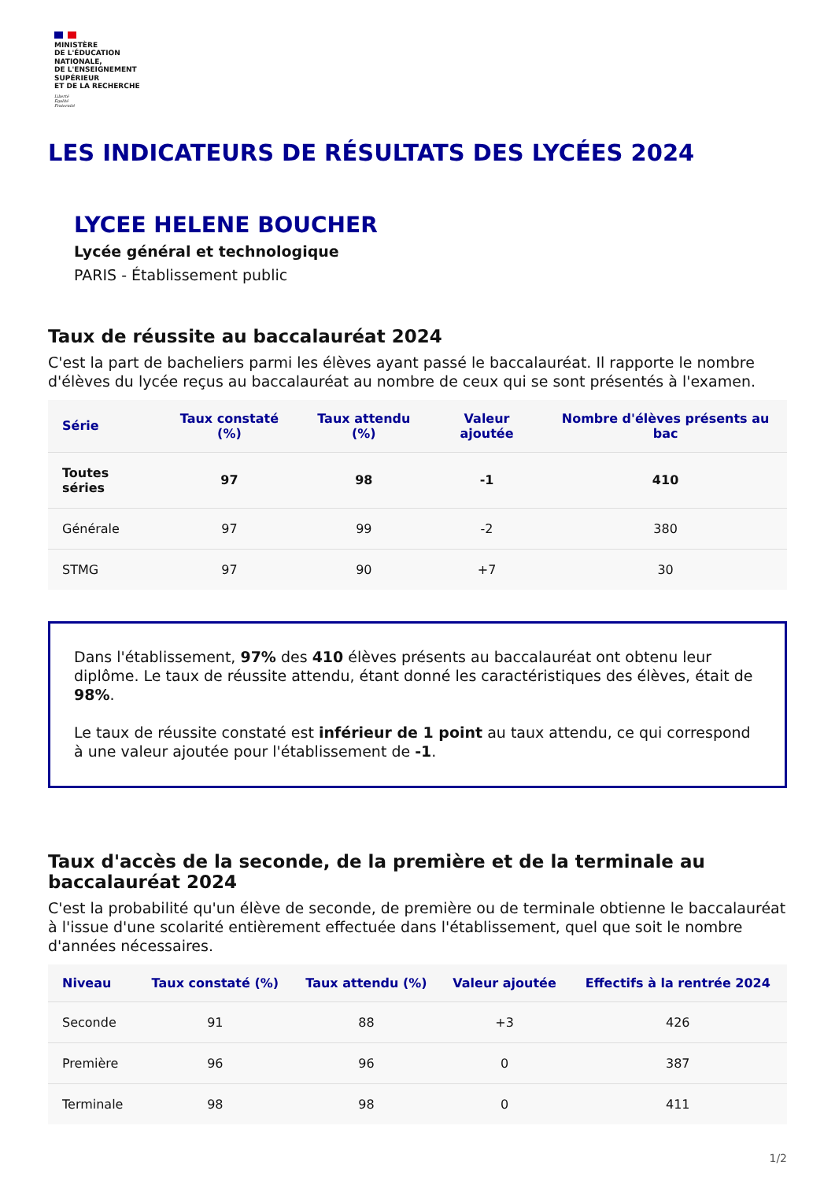MINISTÈRE
DE L'ÉDUCATION
NATIONALE,
DE L'ENSEIGNEMENT
SUPÉRIEUR
ET DE LA RECHERCHE
Liberté
Égalité
Fraternité
LES INDICATEURS DE RÉSULTATS DES LYCÉES 2024
LYCEE HELENE BOUCHER
Lycée général et technologique
PARIS - Établissement public
Taux de réussite au baccalauréat 2024
C'est la part de bacheliers parmi les élèves ayant passé le baccalauréat. Il rapporte le nombre d'élèves du lycée reçus au baccalauréat au nombre de ceux qui se sont présentés à l'examen.
| Série | Taux constaté (%) | Taux attendu (%) | Valeur ajoutée | Nombre d'élèves présents au bac |
| --- | --- | --- | --- | --- |
| Toutes séries | 97 | 98 | -1 | 410 |
| Générale | 97 | 99 | -2 | 380 |
| STMG | 97 | 90 | +7 | 30 |
Dans l'établissement, 97% des 410 élèves présents au baccalauréat ont obtenu leur diplôme. Le taux de réussite attendu, étant donné les caractéristiques des élèves, était de 98%.
Le taux de réussite constaté est inférieur de 1 point au taux attendu, ce qui correspond à une valeur ajoutée pour l'établissement de -1.
Taux d'accès de la seconde, de la première et de la terminale au baccalauréat 2024
C'est la probabilité qu'un élève de seconde, de première ou de terminale obtienne le baccalauréat à l'issue d'une scolarité entièrement effectuée dans l'établissement, quel que soit le nombre d'années nécessaires.
| Niveau | Taux constaté (%) | Taux attendu (%) | Valeur ajoutée | Effectifs à la rentrée 2024 |
| --- | --- | --- | --- | --- |
| Seconde | 91 | 88 | +3 | 426 |
| Première | 96 | 96 | 0 | 387 |
| Terminale | 98 | 98 | 0 | 411 |
1/2